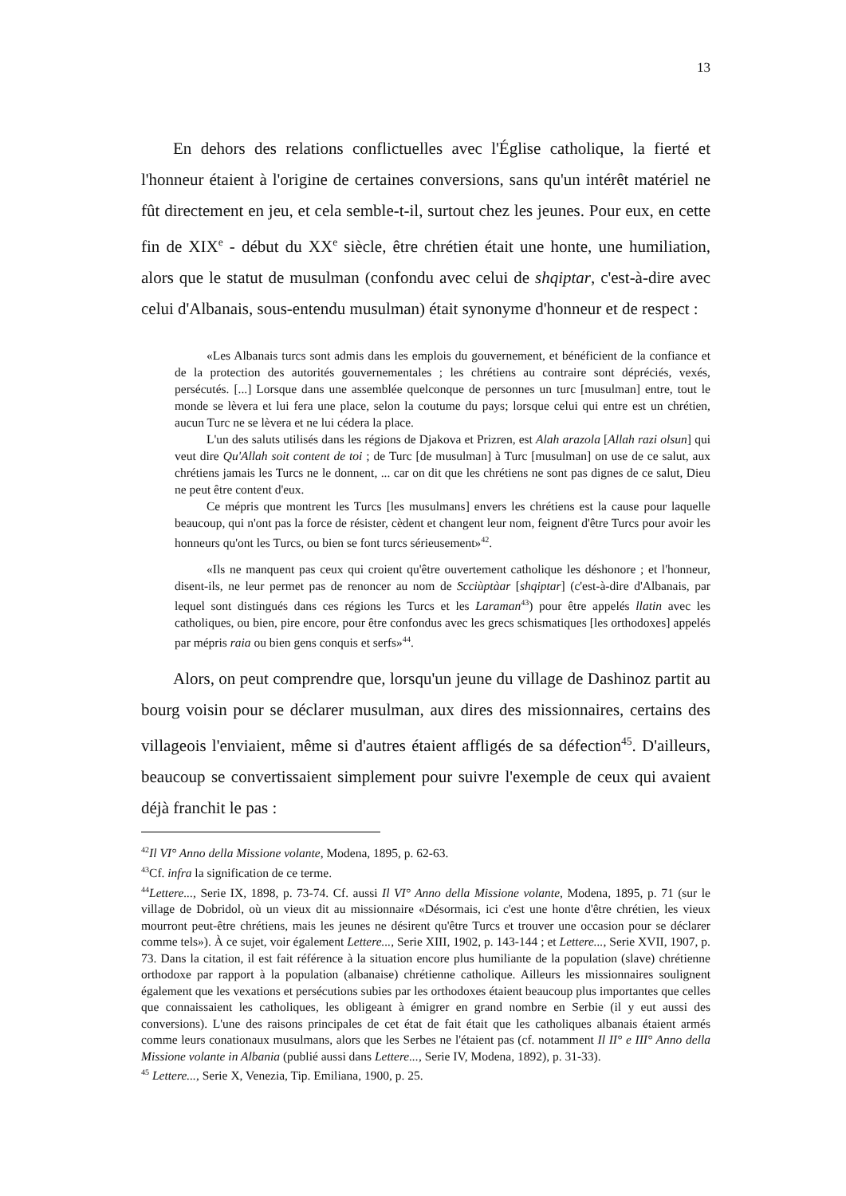13
En dehors des relations conflictuelles avec l'Église catholique, la fierté et l'honneur étaient à l'origine de certaines conversions, sans qu'un intérêt matériel ne fût directement en jeu, et cela semble-t-il, surtout chez les jeunes. Pour eux, en cette fin de XIX<sup>e</sup> - début du XX<sup>e</sup> siècle, être chrétien était une honte, une humiliation, alors que le statut de musulman (confondu avec celui de shqiptar, c'est-à-dire avec celui d'Albanais, sous-entendu musulman) était synonyme d'honneur et de respect :
«Les Albanais turcs sont admis dans les emplois du gouvernement, et bénéficient de la confiance et de la protection des autorités gouvernementales ; les chrétiens au contraire sont dépréciés, vexés, persécutés. [...] Lorsque dans une assemblée quelconque de personnes un turc [musulman] entre, tout le monde se lèvera et lui fera une place, selon la coutume du pays; lorsque celui qui entre est un chrétien, aucun Turc ne se lèvera et ne lui cédera la place.
L'un des saluts utilisés dans les régions de Djakova et Prizren, est Alah arazola [Allah razi olsun] qui veut dire Qu'Allah soit content de toi ; de Turc [de musulman] à Turc [musulman] on use de ce salut, aux chrétiens jamais les Turcs ne le donnent, ... car on dit que les chrétiens ne sont pas dignes de ce salut, Dieu ne peut être content d'eux.
Ce mépris que montrent les Turcs [les musulmans] envers les chrétiens est la cause pour laquelle beaucoup, qui n'ont pas la force de résister, cèdent et changent leur nom, feignent d'être Turcs pour avoir les honneurs qu'ont les Turcs, ou bien se font turcs sérieusement»<sup>42</sup>.
«Ils ne manquent pas ceux qui croient qu'être ouvertement catholique les déshonore ; et l'honneur, disent-ils, ne leur permet pas de renoncer au nom de Scciùptàar [shqiptar] (c'est-à-dire d'Albanais, par lequel sont distingués dans ces régions les Turcs et les Laraman<sup>43</sup>) pour être appelés llatin avec les catholiques, ou bien, pire encore, pour être confondus avec les grecs schismatiques [les orthodoxes] appelés par mépris raia ou bien gens conquis et serfs»<sup>44</sup>.
Alors, on peut comprendre que, lorsqu'un jeune du village de Dashinoz partit au bourg voisin pour se déclarer musulman, aux dires des missionnaires, certains des villageois l'enviaient, même si d'autres étaient affligés de sa défection<sup>45</sup>. D'ailleurs, beaucoup se convertissaient simplement pour suivre l'exemple de ceux qui avaient déjà franchit le pas :
<sup>42</sup> Il VI° Anno della Missione volante, Modena, 1895, p. 62-63.
<sup>43</sup> Cf. infra la signification de ce terme.
<sup>44</sup> Lettere..., Serie IX, 1898, p. 73-74. Cf. aussi Il VI° Anno della Missione volante, Modena, 1895, p. 71 (sur le village de Dobridol, où un vieux dit au missionnaire «Désormais, ici c'est une honte d'être chrétien, les vieux mourront peut-être chrétiens, mais les jeunes ne désirent qu'être Turcs et trouver une occasion pour se déclarer comme tels»). À ce sujet, voir également Lettere..., Serie XIII, 1902, p. 143-144 ; et Lettere..., Serie XVII, 1907, p. 73. Dans la citation, il est fait référence à la situation encore plus humiliante de la population (slave) chrétienne orthodoxe par rapport à la population (albanaise) chrétienne catholique. Ailleurs les missionnaires soulignent également que les vexations et persécutions subies par les orthodoxes étaient beaucoup plus importantes que celles que connaissaient les catholiques, les obligeant à émigrer en grand nombre en Serbie (il y eut aussi des conversions). L'une des raisons principales de cet état de fait était que les catholiques albanais étaient armés comme leurs conationaux musulmans, alors que les Serbes ne l'étaient pas (cf. notamment Il II° e III° Anno della Missione volante in Albania (publié aussi dans Lettere..., Serie IV, Modena, 1892), p. 31-33).
<sup>45</sup> Lettere..., Serie X, Venezia, Tip. Emiliana, 1900, p. 25.